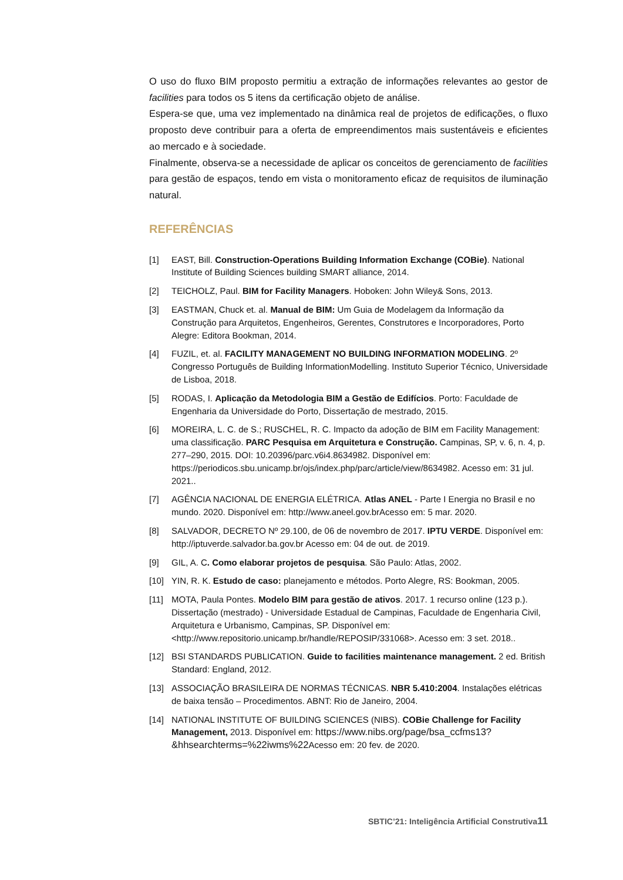O uso do fluxo BIM proposto permitiu a extração de informações relevantes ao gestor de facilities para todos os 5 itens da certificação objeto de análise.
Espera-se que, uma vez implementado na dinâmica real de projetos de edificações, o fluxo proposto deve contribuir para a oferta de empreendimentos mais sustentáveis e eficientes ao mercado e à sociedade.
Finalmente, observa-se a necessidade de aplicar os conceitos de gerenciamento de facilities para gestão de espaços, tendo em vista o monitoramento eficaz de requisitos de iluminação natural.
REFERÊNCIAS
[1] EAST, Bill. Construction-Operations Building Information Exchange (COBie). National Institute of Building Sciences building SMART alliance, 2014.
[2] TEICHOLZ, Paul. BIM for Facility Managers. Hoboken: John Wiley& Sons, 2013.
[3] EASTMAN, Chuck et. al. Manual de BIM: Um Guia de Modelagem da Informação da Construção para Arquitetos, Engenheiros, Gerentes, Construtores e Incorporadores, Porto Alegre: Editora Bookman, 2014.
[4] FUZIL, et. al. FACILITY MANAGEMENT NO BUILDING INFORMATION MODELING. 2º Congresso Português de Building InformationModelling. Instituto Superior Técnico, Universidade de Lisboa, 2018.
[5] RODAS, I. Aplicação da Metodologia BIM a Gestão de Edifícios. Porto: Faculdade de Engenharia da Universidade do Porto, Dissertação de mestrado, 2015.
[6] MOREIRA, L. C. de S.; RUSCHEL, R. C. Impacto da adoção de BIM em Facility Management: uma classificação. PARC Pesquisa em Arquitetura e Construção. Campinas, SP, v. 6, n. 4, p. 277–290, 2015. DOI: 10.20396/parc.v6i4.8634982. Disponível em: https://periodicos.sbu.unicamp.br/ojs/index.php/parc/article/view/8634982. Acesso em: 31 jul. 2021..
[7] AGÊNCIA NACIONAL DE ENERGIA ELÉTRICA. Atlas ANEL - Parte I Energia no Brasil e no mundo. 2020. Disponível em: http://www.aneel.gov.brAcesso em: 5 mar. 2020.
[8] SALVADOR, DECRETO Nº 29.100, de 06 de novembro de 2017. IPTU VERDE. Disponível em: http://iptuverde.salvador.ba.gov.br Acesso em: 04 de out. de 2019.
[9] GIL, A. C. Como elaborar projetos de pesquisa. São Paulo: Atlas, 2002.
[10] YIN, R. K. Estudo de caso: planejamento e métodos. Porto Alegre, RS: Bookman, 2005.
[11] MOTA, Paula Pontes. Modelo BIM para gestão de ativos. 2017. 1 recurso online (123 p.). Dissertação (mestrado) - Universidade Estadual de Campinas, Faculdade de Engenharia Civil, Arquitetura e Urbanismo, Campinas, SP. Disponível em: <http://www.repositorio.unicamp.br/handle/REPOSIP/331068>. Acesso em: 3 set. 2018..
[12] BSI STANDARDS PUBLICATION. Guide to facilities maintenance management. 2 ed. British Standard: England, 2012.
[13] ASSOCIAÇÃO BRASILEIRA DE NORMAS TÉCNICAS. NBR 5.410:2004. Instalações elétricas de baixa tensão – Procedimentos. ABNT: Rio de Janeiro, 2004.
[14] NATIONAL INSTITUTE OF BUILDING SCIENCES (NIBS). COBie Challenge for Facility Management, 2013. Disponível em: https://www.nibs.org/page/bsa_ccfms13?&hhsearchterms=%22iwms%22 Acesso em: 20 fev. de 2020.
SBTIC’21: Inteligência Artificial Construtiva11